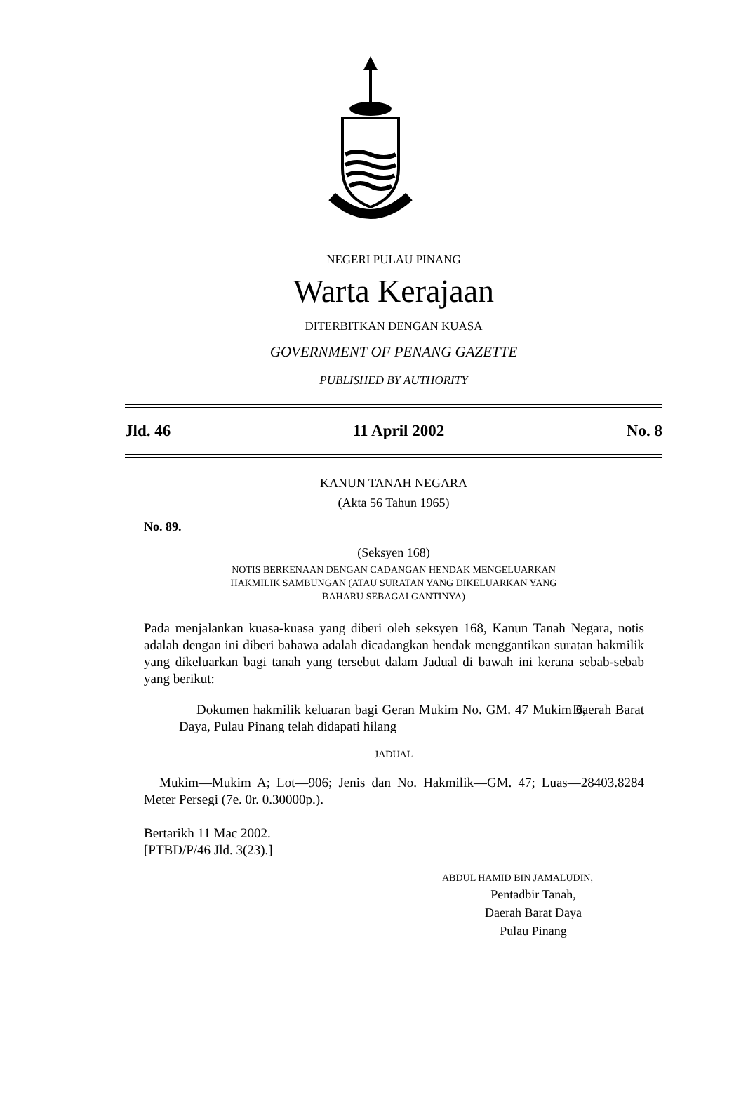NEGERI PULAU PINANG
Warta Kerajaan
DITERBITKAN DENGAN KUASA
GOVERNMENT OF PENANG GAZETTE
PUBLISHED BY AUTHORITY
Jld. 46 11 April 2002 No. 8
KANUN TANAH NEGARA
(Akta 56 Tahun 1965)
No. 89.
(Seksyen 168)
NOTIS BERKENAAN DENGAN CADANGAN HENDAK MENGELUARKAN
HAKMILIK SAMBUNGAN (ATAU SURATAN YANG DIKELUARKAN YANG
BAHARU SEBAGAI GANTINYA)
Pada menjalankan kuasa-kuasa yang diberi oleh seksyen 168, Kanun Tanah Negara, notis adalah dengan ini diberi bahawa adalah dicadangkan hendak menggantikan suratan hakmilik yang dikeluarkan bagi tanah yang tersebut dalam Jadual di bawah ini kerana sebab-sebab yang berikut:
Dokumen hakmilik keluaran bagi Geran Mukim No. GM. 47 Mukim 6, Daerah Barat Daya, Pulau Pinang telah didapati hilang
JADUAL
Mukim—Mukim A; Lot—906; Jenis dan No. Hakmilik—GM. 47; Luas—28403.8284 Meter Persegi (7e. 0r. 0.30000p.).
Bertarikh 11 Mac 2002.
[PTBD/P/46 Jld. 3(23).]
ABDUL HAMID BIN JAMALUDIN,
Pentadbir Tanah,
Daerah Barat Daya
Pulau Pinang